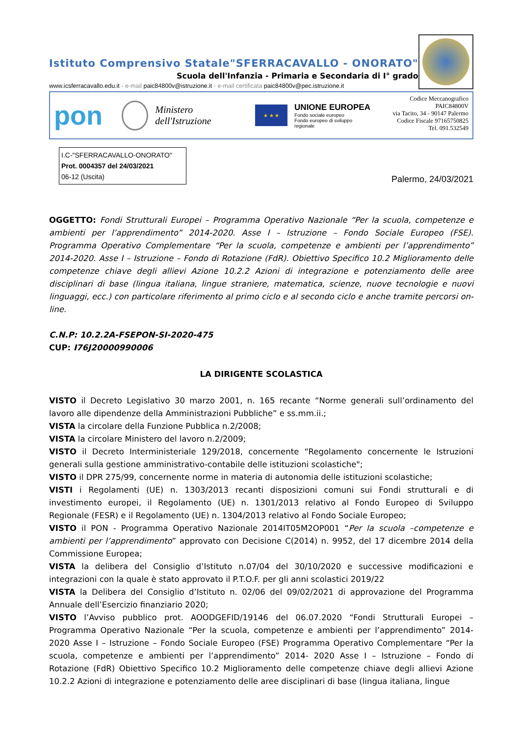Istituto Comprensivo Statale"SFERRACAVALLO - ONORATO"
Scuola dell'Infanzia - Primaria e Secondaria di I° grado
www.icsferracavallo.edu.it - e-mail paic84800v@istruzione.it - e-mail certificata paic84800v@pec.istruzione.it
pon
Ministero dell'Istruzione
★ ★ ★
UNIONE EUROPEA
Fondo sociale europeo
Fondo europeo di sviluppo regionale
Codice Meccanografico PAIC84800V
via Tacito, 34 - 90147 Palermo
Codice Fiscale 97165750825
Tel. 091.532549
I.C-"SFERRACAVALLO-ONORATO"
Prot. 0004357 del 24/03/2021
06-12 (Uscita)
Palermo, 24/03/2021
OGGETTO: Fondi Strutturali Europei – Programma Operativo Nazionale “Per la scuola, competenze e ambienti per l’apprendimento” 2014-2020. Asse I – Istruzione – Fondo Sociale Europeo (FSE). Programma Operativo Complementare “Per la scuola, competenze e ambienti per l’apprendimento” 2014-2020. Asse I – Istruzione – Fondo di Rotazione (FdR). Obiettivo Specifico 10.2 Miglioramento delle competenze chiave degli allievi Azione 10.2.2 Azioni di integrazione e potenziamento delle aree disciplinari di base (lingua italiana, lingue straniere, matematica, scienze, nuove tecnologie e nuovi linguaggi, ecc.) con particolare riferimento al primo ciclo e al secondo ciclo e anche tramite percorsi on-line.
C.N.P: 10.2.2A-FSEPON-SI-2020-475
CUP: I76J20000990006
LA DIRIGENTE SCOLASTICA
VISTO il Decreto Legislativo 30 marzo 2001, n. 165 recante “Norme generali sull’ordinamento del lavoro alle dipendenze della Amministrazioni Pubbliche” e ss.mm.ii.;
VISTA la circolare della Funzione Pubblica n.2/2008;
VISTA la circolare Ministero del lavoro n.2/2009;
VISTO il Decreto Interministeriale 129/2018, concernente “Regolamento concernente le Istruzioni generali sulla gestione amministrativo-contabile delle istituzioni scolastiche";
VISTO il DPR 275/99, concernente norme in materia di autonomia delle istituzioni scolastiche;
VISTI i Regolamenti (UE) n. 1303/2013 recanti disposizioni comuni sui Fondi strutturali e di investimento europei, il Regolamento (UE) n. 1301/2013 relativo al Fondo Europeo di Sviluppo Regionale (FESR) e il Regolamento (UE) n. 1304/2013 relativo al Fondo Sociale Europeo;
VISTO il PON - Programma Operativo Nazionale 2014IT05M2OP001 “Per la scuola –competenze e ambienti per l’apprendimento” approvato con Decisione C(2014) n. 9952, del 17 dicembre 2014 della Commissione Europea;
VISTA la delibera del Consiglio d’Istituto n.07/04 del 30/10/2020 e successive modificazioni e integrazioni con la quale è stato approvato il P.T.O.F. per gli anni scolastici 2019/22
VISTA la Delibera del Consiglio d’Istituto n. 02/06 del 09/02/2021 di approvazione del Programma Annuale dell’Esercizio finanziario 2020;
VISTO l’Avviso pubblico prot. AOODGEFID/19146 del 06.07.2020 “Fondi Strutturali Europei – Programma Operativo Nazionale “Per la scuola, competenze e ambienti per l’apprendimento” 2014-2020 Asse I – Istruzione – Fondo Sociale Europeo (FSE) Programma Operativo Complementare “Per la scuola, competenze e ambienti per l’apprendimento” 2014- 2020 Asse I – Istruzione – Fondo di Rotazione (FdR) Obiettivo Specifico 10.2 Miglioramento delle competenze chiave degli allievi Azione 10.2.2 Azioni di integrazione e potenziamento delle aree disciplinari di base (lingua italiana, lingue